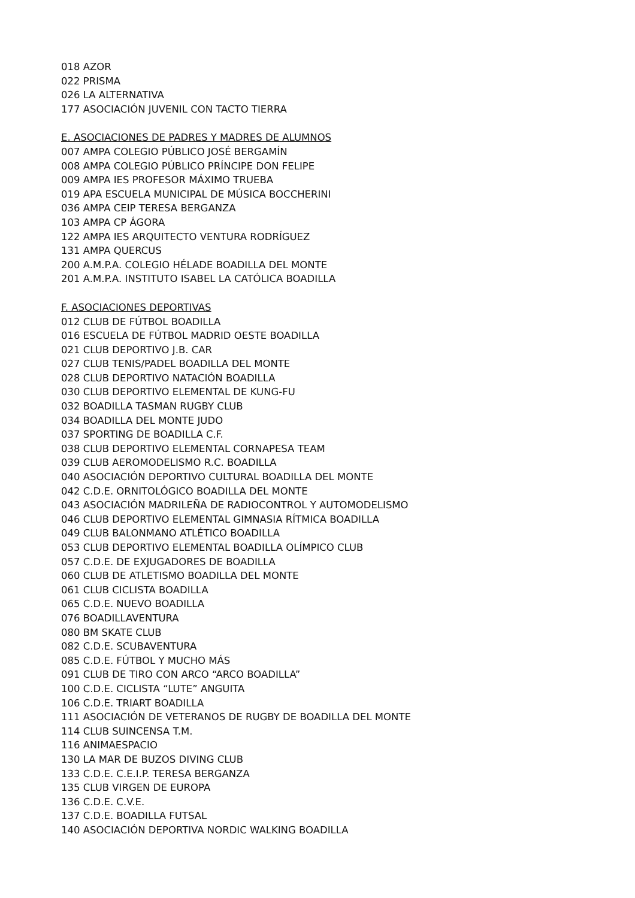018 AZOR
022 PRISMA
026 LA ALTERNATIVA
177 ASOCIACIÓN JUVENIL CON TACTO TIERRA
E. ASOCIACIONES DE PADRES Y MADRES DE ALUMNOS
007 AMPA COLEGIO PÚBLICO JOSÉ BERGAMÍN
008 AMPA COLEGIO PÚBLICO PRÍNCIPE DON FELIPE
009 AMPA IES PROFESOR MÁXIMO TRUEBA
019 APA ESCUELA MUNICIPAL DE MÚSICA BOCCHERINI
036 AMPA CEIP TERESA BERGANZA
103 AMPA CP ÁGORA
122 AMPA IES ARQUITECTO VENTURA RODRÍGUEZ
131 AMPA QUERCUS
200 A.M.P.A. COLEGIO HÉLADE BOADILLA DEL MONTE
201 A.M.P.A. INSTITUTO ISABEL LA CATÓLICA BOADILLA
F. ASOCIACIONES DEPORTIVAS
012 CLUB DE FÚTBOL BOADILLA
016 ESCUELA DE FÚTBOL MADRID OESTE BOADILLA
021 CLUB DEPORTIVO J.B. CAR
027 CLUB TENIS/PADEL BOADILLA DEL MONTE
028 CLUB DEPORTIVO NATACIÓN BOADILLA
030 CLUB DEPORTIVO ELEMENTAL DE KUNG-FU
032 BOADILLA TASMAN RUGBY CLUB
034 BOADILLA DEL MONTE JUDO
037 SPORTING DE BOADILLA C.F.
038 CLUB DEPORTIVO ELEMENTAL CORNAPESA TEAM
039 CLUB AEROMODELISMO R.C. BOADILLA
040 ASOCIACIÓN DEPORTIVO CULTURAL BOADILLA DEL MONTE
042 C.D.E. ORNITOLÓGICO BOADILLA DEL MONTE
043 ASOCIACIÓN MADRILEÑA DE RADIOCONTROL Y AUTOMODELISMO
046 CLUB DEPORTIVO ELEMENTAL GIMNASIA RÍTMICA BOADILLA
049 CLUB BALONMANO ATLÉTICO BOADILLA
053 CLUB DEPORTIVO ELEMENTAL BOADILLA OLÍMPICO CLUB
057 C.D.E. DE EXJUGADORES DE BOADILLA
060 CLUB DE ATLETISMO BOADILLA DEL MONTE
061 CLUB CICLISTA BOADILLA
065 C.D.E. NUEVO BOADILLA
076 BOADILLAVENTURA
080 BM SKATE CLUB
082 C.D.E. SCUBAVENTURA
085 C.D.E. FÚTBOL Y MUCHO MÁS
091 CLUB DE TIRO CON ARCO “ARCO BOADILLA”
100 C.D.E. CICLISTA “LUTE” ANGUITA
106 C.D.E. TRIART BOADILLA
111 ASOCIACIÓN DE VETERANOS DE RUGBY DE BOADILLA DEL MONTE
114 CLUB SUINCENSA T.M.
116 ANIMAESPACIO
130 LA MAR DE BUZOS DIVING CLUB
133 C.D.E. C.E.I.P. TERESA BERGANZA
135 CLUB VIRGEN DE EUROPA
136 C.D.E. C.V.E.
137 C.D.E. BOADILLA FUTSAL
140 ASOCIACIÓN DEPORTIVA NORDIC WALKING BOADILLA